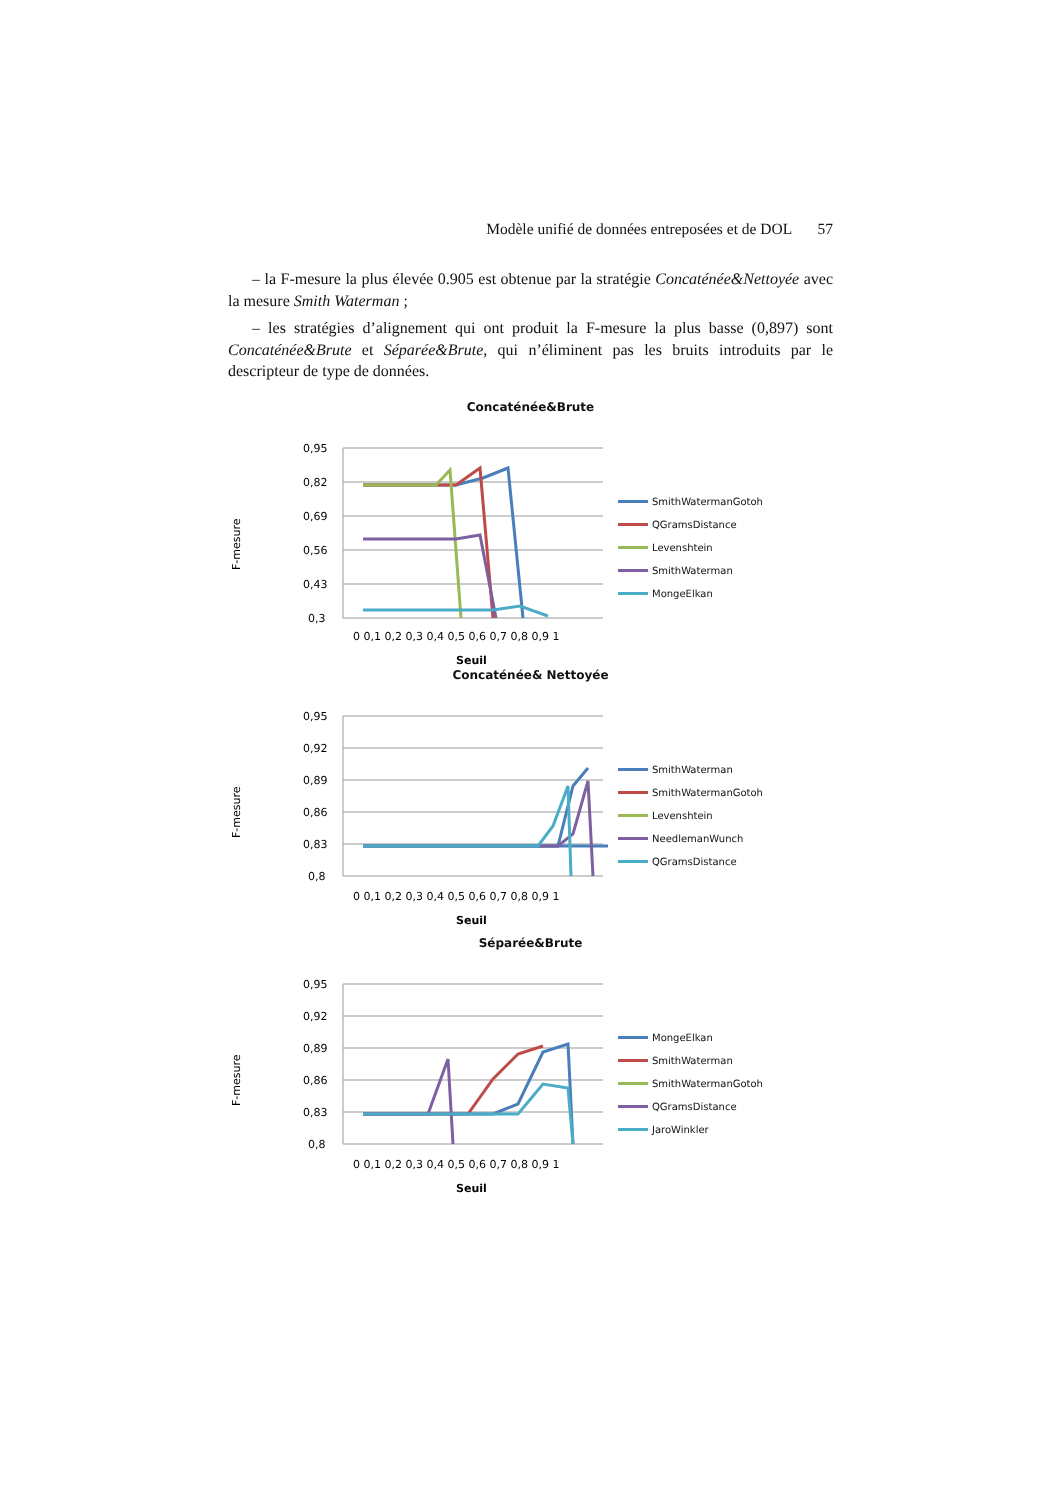Modèle unifié de données entreposées et de DOL 57
– la F-mesure la plus élevée 0.905 est obtenue par la stratégie Concaténée&Nettoyée avec la mesure Smith Waterman ;
– les stratégies d’alignement qui ont produit la F-mesure la plus basse (0,897) sont Concaténée&Brute et Séparée&Brute, qui n’éliminent pas les bruits introduits par le descripteur de type de données.
Concaténée&Brute
F-mesure
0,95
0,82
0,69
0,56
0,43
0,3
0 0,1 0,2 0,3 0,4 0,5 0,6 0,7 0,8 0,9 1
Seuil
SmithWatermanGotoh
QGramsDistance
Levenshtein
SmithWaterman
MongeElkan
Concaténée& Nettoyée
F-mesure
0,95
0,92
0,89
0,86
0,83
0,8
0 0,1 0,2 0,3 0,4 0,5 0,6 0,7 0,8 0,9 1
Seuil
SmithWaterman
SmithWatermanGotoh
Levenshtein
NeedlemanWunch
QGramsDistance
Séparée&Brute
F-mesure
0,95
0,92
0,89
0,86
0,83
0,8
0 0,1 0,2 0,3 0,4 0,5 0,6 0,7 0,8 0,9 1
Seuil
MongeElkan
SmithWaterman
SmithWatermanGotoh
QGramsDistance
JaroWinkler